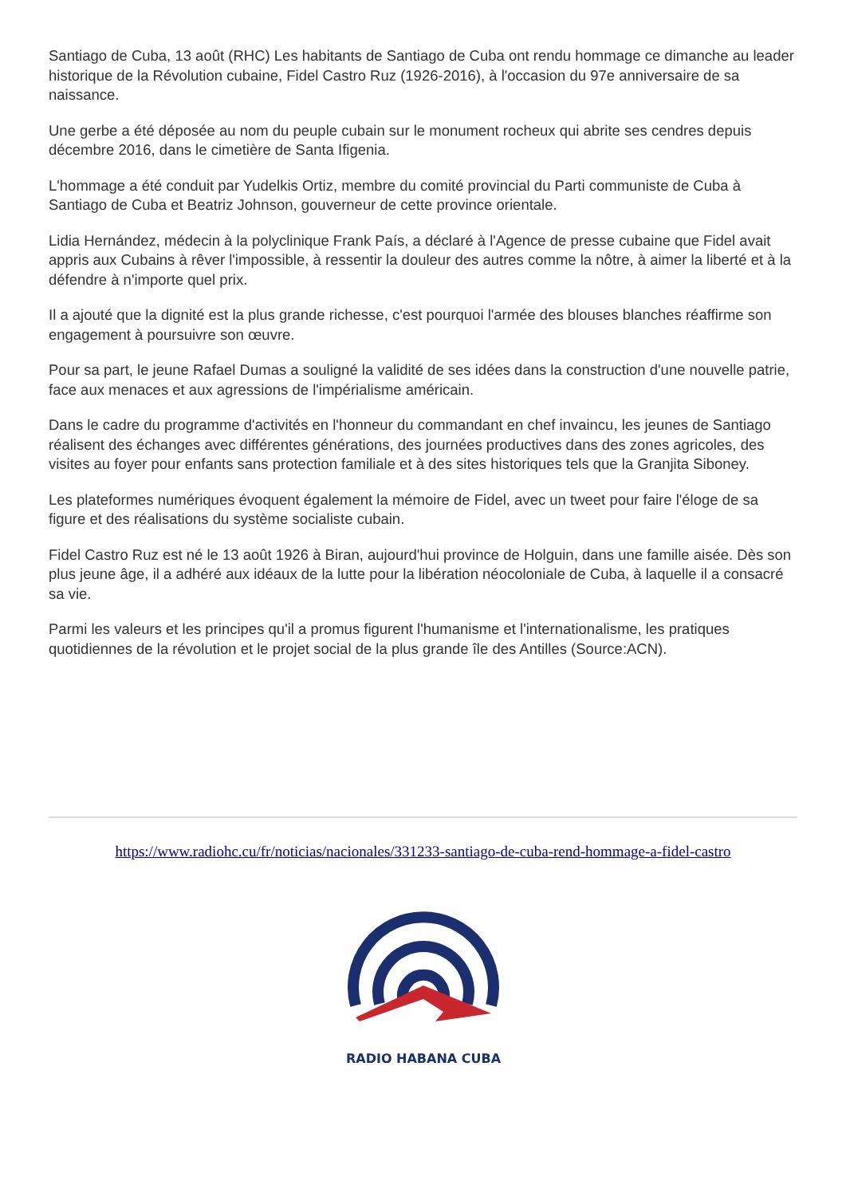Santiago de Cuba, 13 août (RHC) Les habitants de Santiago de Cuba ont rendu hommage ce dimanche au leader historique de la Révolution cubaine, Fidel Castro Ruz (1926-2016), à l'occasion du 97e anniversaire de sa naissance.
Une gerbe a été déposée au nom du peuple cubain sur le monument rocheux qui abrite ses cendres depuis décembre 2016, dans le cimetière de Santa Ifigenia.
L'hommage a été conduit par Yudelkis Ortiz, membre du comité provincial du Parti communiste de Cuba à Santiago de Cuba et Beatriz Johnson, gouverneur de cette province orientale.
Lidia Hernández, médecin à la polyclinique Frank País, a déclaré à l'Agence de presse cubaine que Fidel avait appris aux Cubains à rêver l'impossible, à ressentir la douleur des autres comme la nôtre, à aimer la liberté et à la défendre à n'importe quel prix.
Il a ajouté que la dignité est la plus grande richesse, c'est pourquoi l'armée des blouses blanches réaffirme son engagement à poursuivre son œuvre.
Pour sa part, le jeune Rafael Dumas a souligné la validité de ses idées dans la construction d'une nouvelle patrie, face aux menaces et aux agressions de l'impérialisme américain.
Dans le cadre du programme d'activités en l'honneur du commandant en chef invaincu, les jeunes de Santiago réalisent des échanges avec différentes générations, des journées productives dans des zones agricoles, des visites au foyer pour enfants sans protection familiale et à des sites historiques tels que la Granjita Siboney.
Les plateformes numériques évoquent également la mémoire de Fidel, avec un tweet pour faire l'éloge de sa figure et des réalisations du système socialiste cubain.
Fidel Castro Ruz est né le 13 août 1926 à Biran, aujourd'hui province de Holguin, dans une famille aisée. Dès son plus jeune âge, il a adhéré aux idéaux de la lutte pour la libération néocoloniale de Cuba, à laquelle il a consacré sa vie.
Parmi les valeurs et les principes qu'il a promus figurent l'humanisme et l'internationalisme, les pratiques quotidiennes de la révolution et le projet social de la plus grande île des Antilles (Source:ACN).
https://www.radiohc.cu/fr/noticias/nacionales/331233-santiago-de-cuba-rend-hommage-a-fidel-castro
RADIO HABANA CUBA